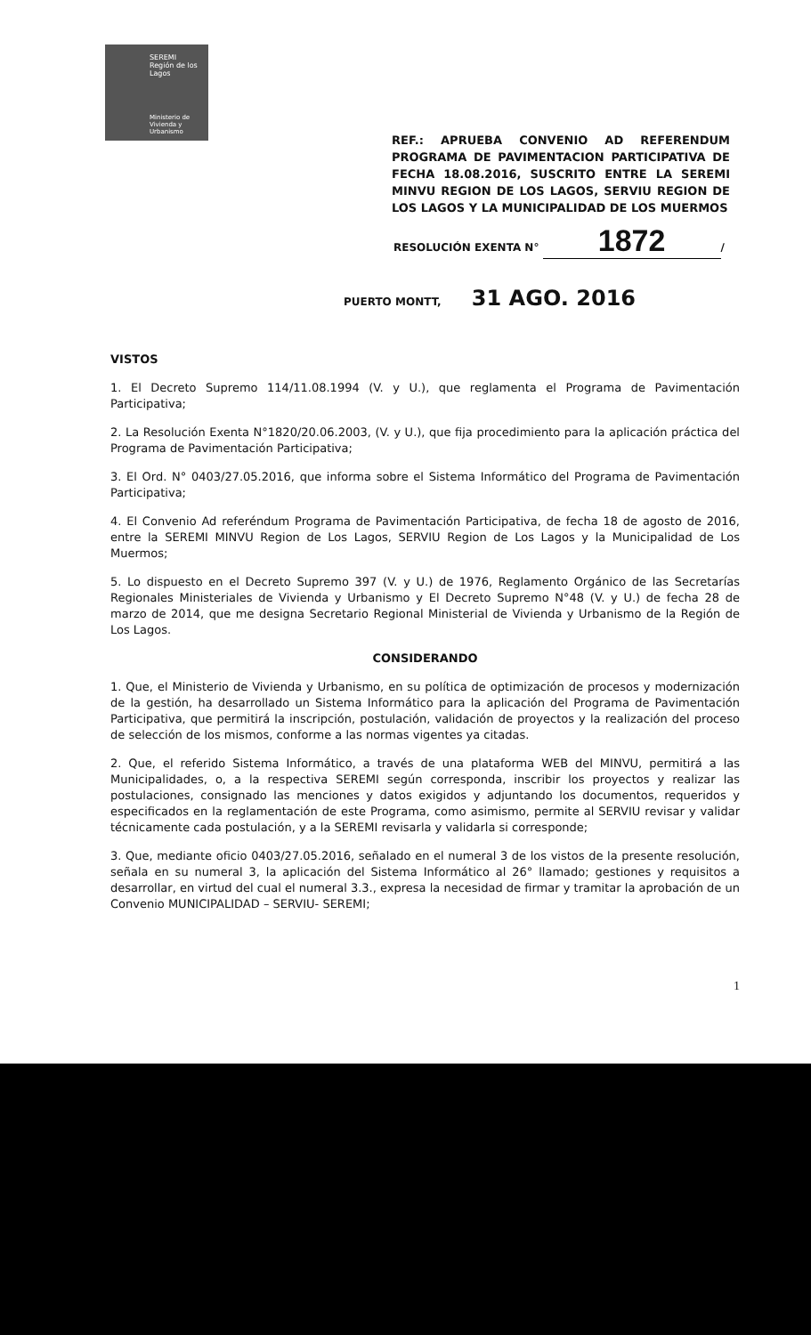SEREMI
Región de los Lagos
Ministerio de
Vivienda y
Urbanismo
REF.: APRUEBA CONVENIO AD REFERENDUM PROGRAMA DE PAVIMENTACION PARTICIPATIVA DE FECHA 18.08.2016, SUSCRITO ENTRE LA SEREMI MINVU REGION DE LOS LAGOS, SERVIU REGION DE LOS LAGOS Y LA MUNICIPALIDAD DE LOS MUERMOS
RESOLUCIÓN EXENTA N° 1872 /
PUERTO MONTT, 31 AGO. 2016
VISTOS
1. El Decreto Supremo 114/11.08.1994 (V. y U.), que reglamenta el Programa de Pavimentación Participativa;
2. La Resolución Exenta N°1820/20.06.2003, (V. y U.), que fija procedimiento para la aplicación práctica del Programa de Pavimentación Participativa;
3. El Ord. N° 0403/27.05.2016, que informa sobre el Sistema Informático del Programa de Pavimentación Participativa;
4. El Convenio Ad referéndum Programa de Pavimentación Participativa, de fecha 18 de agosto de 2016, entre la SEREMI MINVU Region de Los Lagos, SERVIU Region de Los Lagos y la Municipalidad de Los Muermos;
5. Lo dispuesto en el Decreto Supremo 397 (V. y U.) de 1976, Reglamento Orgánico de las Secretarías Regionales Ministeriales de Vivienda y Urbanismo y El Decreto Supremo N°48 (V. y U.) de fecha 28 de marzo de 2014, que me designa Secretario Regional Ministerial de Vivienda y Urbanismo de la Región de Los Lagos.
CONSIDERANDO
1. Que, el Ministerio de Vivienda y Urbanismo, en su política de optimización de procesos y modernización de la gestión, ha desarrollado un Sistema Informático para la aplicación del Programa de Pavimentación Participativa, que permitirá la inscripción, postulación, validación de proyectos y la realización del proceso de selección de los mismos, conforme a las normas vigentes ya citadas.
2. Que, el referido Sistema Informático, a través de una plataforma WEB del MINVU, permitirá a las Municipalidades, o, a la respectiva SEREMI según corresponda, inscribir los proyectos y realizar las postulaciones, consignado las menciones y datos exigidos y adjuntando los documentos, requeridos y especificados en la reglamentación de este Programa, como asimismo, permite al SERVIU revisar y validar técnicamente cada postulación, y a la SEREMI revisarla y validarla si corresponde;
3. Que, mediante oficio 0403/27.05.2016, señalado en el numeral 3 de los vistos de la presente resolución, señala en su numeral 3, la aplicación del Sistema Informático al 26° llamado; gestiones y requisitos a desarrollar, en virtud del cual el numeral 3.3., expresa la necesidad de firmar y tramitar la aprobación de un Convenio MUNICIPALIDAD – SERVIU- SEREMI;
1